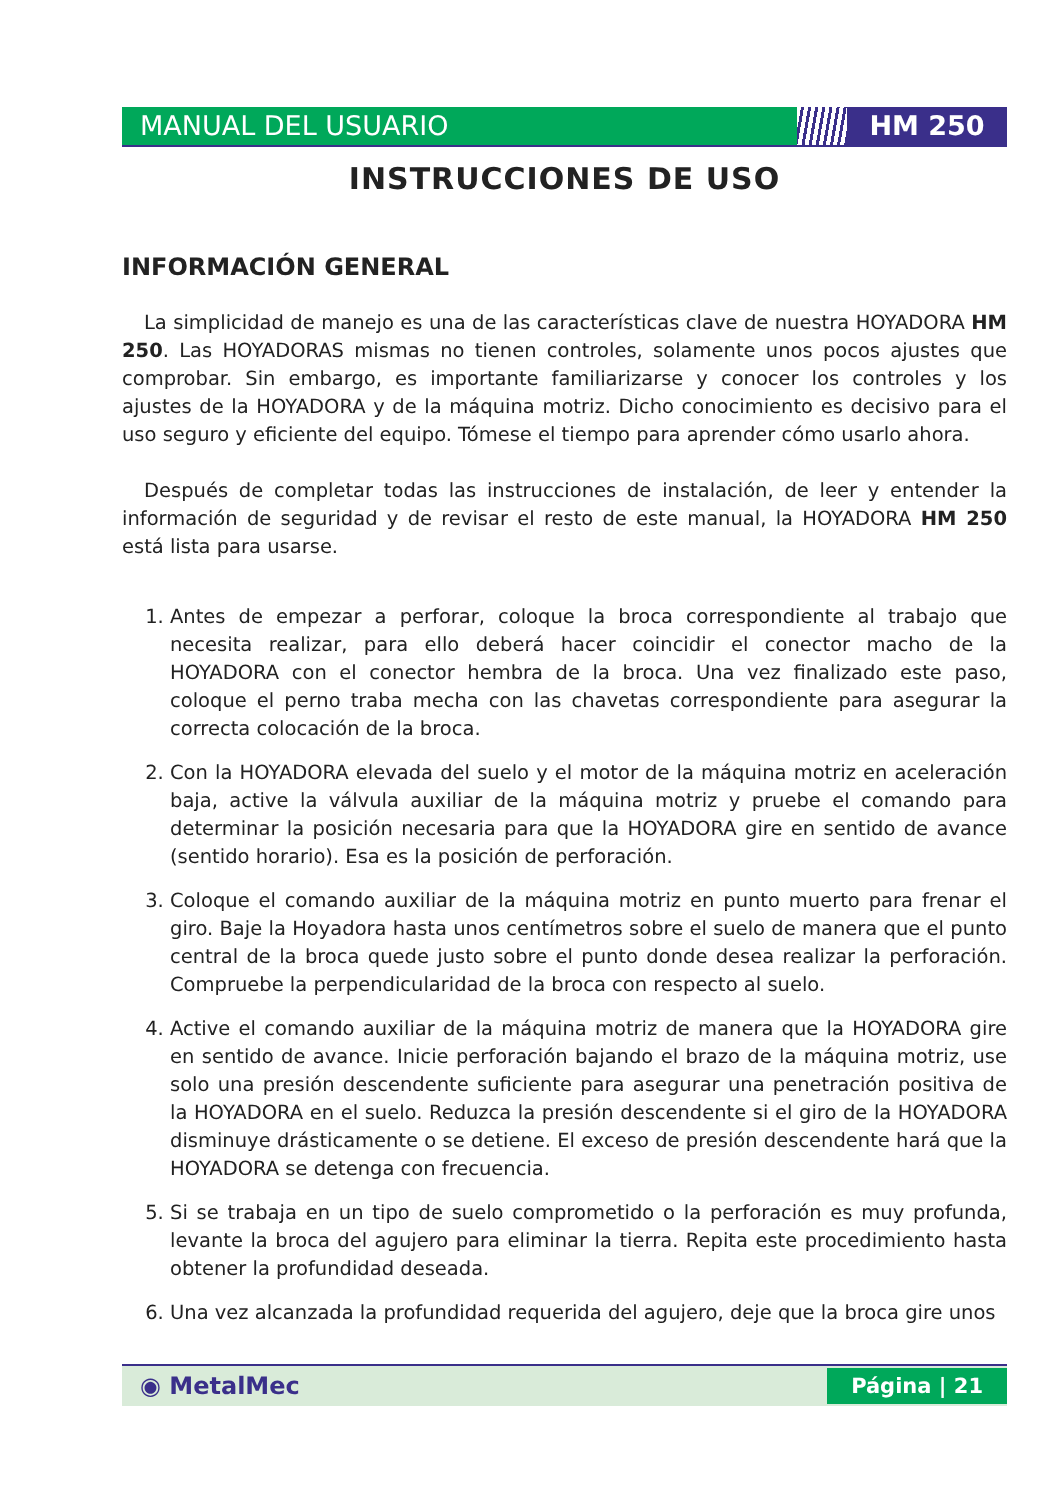MANUAL DEL USUARIO HM 250
INSTRUCCIONES DE USO
INFORMACIÓN GENERAL
La simplicidad de manejo es una de las características clave de nuestra HOYADORA HM 250. Las HOYADORAS mismas no tienen controles, solamente unos pocos ajustes que comprobar. Sin embargo, es importante familiarizarse y conocer los controles y los ajustes de la HOYADORA y de la máquina motriz. Dicho conocimiento es decisivo para el uso seguro y eficiente del equipo. Tómese el tiempo para aprender cómo usarlo ahora.
Después de completar todas las instrucciones de instalación, de leer y entender la información de seguridad y de revisar el resto de este manual, la HOYADORA HM 250 está lista para usarse.
1. Antes de empezar a perforar, coloque la broca correspondiente al trabajo que necesita realizar, para ello deberá hacer coincidir el conector macho de la HOYADORA con el conector hembra de la broca. Una vez finalizado este paso, coloque el perno traba mecha con las chavetas correspondiente para asegurar la correcta colocación de la broca.
2. Con la HOYADORA elevada del suelo y el motor de la máquina motriz en aceleración baja, active la válvula auxiliar de la máquina motriz y pruebe el comando para determinar la posición necesaria para que la HOYADORA gire en sentido de avance (sentido horario). Esa es la posición de perforación.
3. Coloque el comando auxiliar de la máquina motriz en punto muerto para frenar el giro. Baje la Hoyadora hasta unos centímetros sobre el suelo de manera que el punto central de la broca quede justo sobre el punto donde desea realizar la perforación. Compruebe la perpendicularidad de la broca con respecto al suelo.
4. Active el comando auxiliar de la máquina motriz de manera que la HOYADORA gire en sentido de avance. Inicie perforación bajando el brazo de la máquina motriz, use solo una presión descendente suficiente para asegurar una penetración positiva de la HOYADORA en el suelo. Reduzca la presión descendente si el giro de la HOYADORA disminuye drásticamente o se detiene. El exceso de presión descendente hará que la HOYADORA se detenga con frecuencia.
5. Si se trabaja en un tipo de suelo comprometido o la perforación es muy profunda, levante la broca del agujero para eliminar la tierra. Repita este procedimiento hasta obtener la profundidad deseada.
6. Una vez alcanzada la profundidad requerida del agujero, deje que la broca gire unos
◉ MetalMec
Página | 21